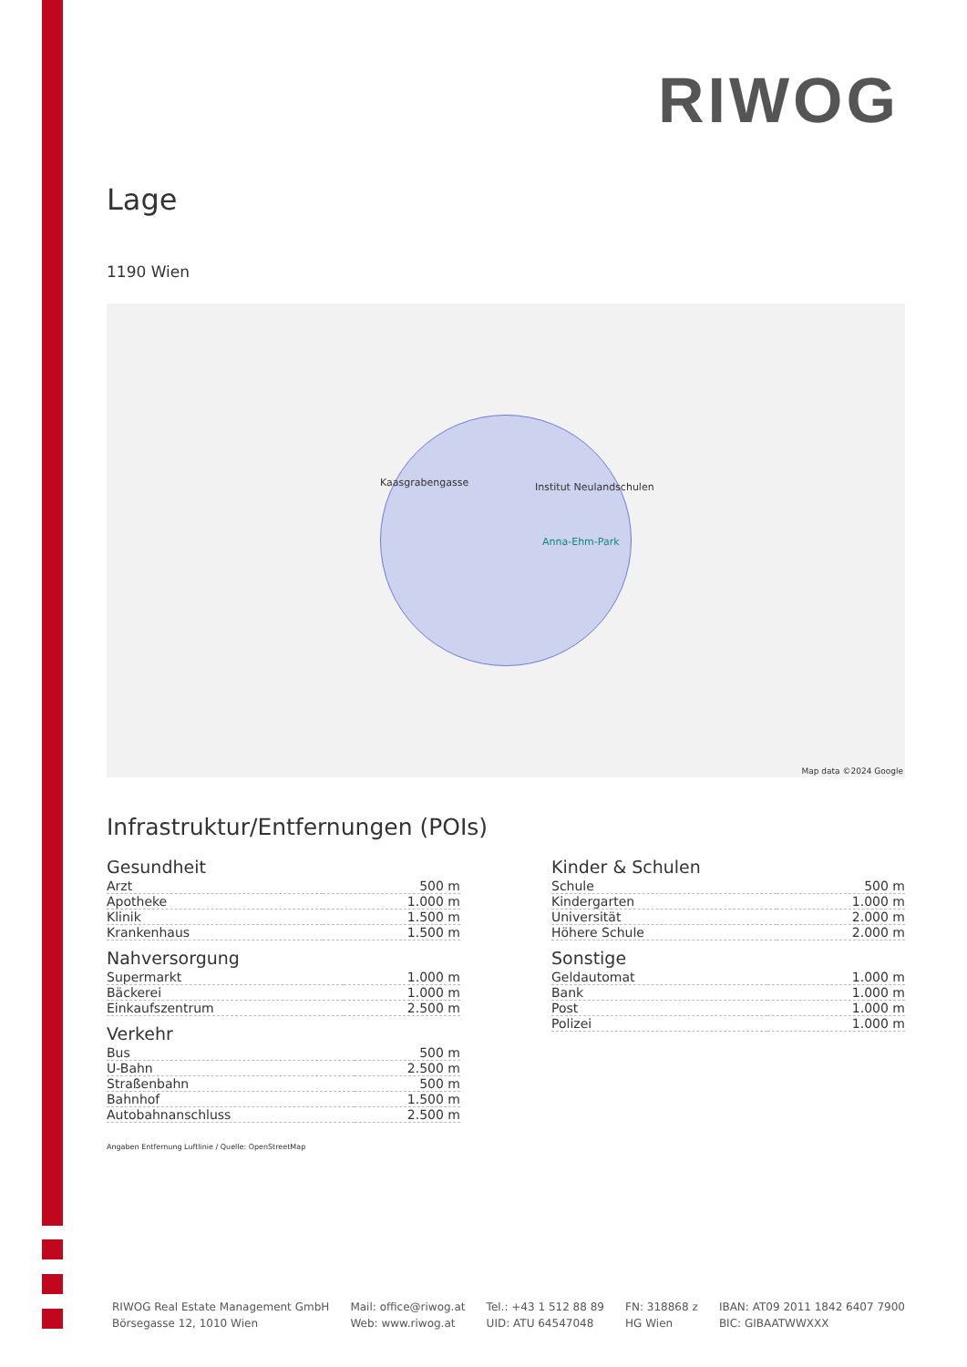RIWOG
Lage
1190 Wien
Institut Neulandschulen
Kaasgrabengasse
Anna-Ehm-Park
Map data ©2024 Google
Infrastruktur/Entfernungen (POIs)
Gesundheit
| Arzt | 500 m |
| Apotheke | 1.000 m |
| Klinik | 1.500 m |
| Krankenhaus | 1.500 m |
Nahversorgung
| Supermarkt | 1.000 m |
| Bäckerei | 1.000 m |
| Einkaufszentrum | 2.500 m |
Verkehr
| Bus | 500 m |
| U-Bahn | 2.500 m |
| Straßenbahn | 500 m |
| Bahnhof | 1.500 m |
| Autobahnanschluss | 2.500 m |
Kinder & Schulen
| Schule | 500 m |
| Kindergarten | 1.000 m |
| Universität | 2.000 m |
| Höhere Schule | 2.000 m |
Sonstige
| Geldautomat | 1.000 m |
| Bank | 1.000 m |
| Post | 1.000 m |
| Polizei | 1.000 m |
Angaben Entfernung Luftlinie / Quelle: OpenStreetMap
RIWOG Real Estate Management GmbH
Börsegasse 12, 1010 Wien
Mail: office@riwog.at
Web: www.riwog.at
Tel.: +43 1 512 88 89
UID: ATU 64547048
FN: 318868 z
HG Wien
IBAN: AT09 2011 1842 6407 7900
BIC: GIBAATWWXXX